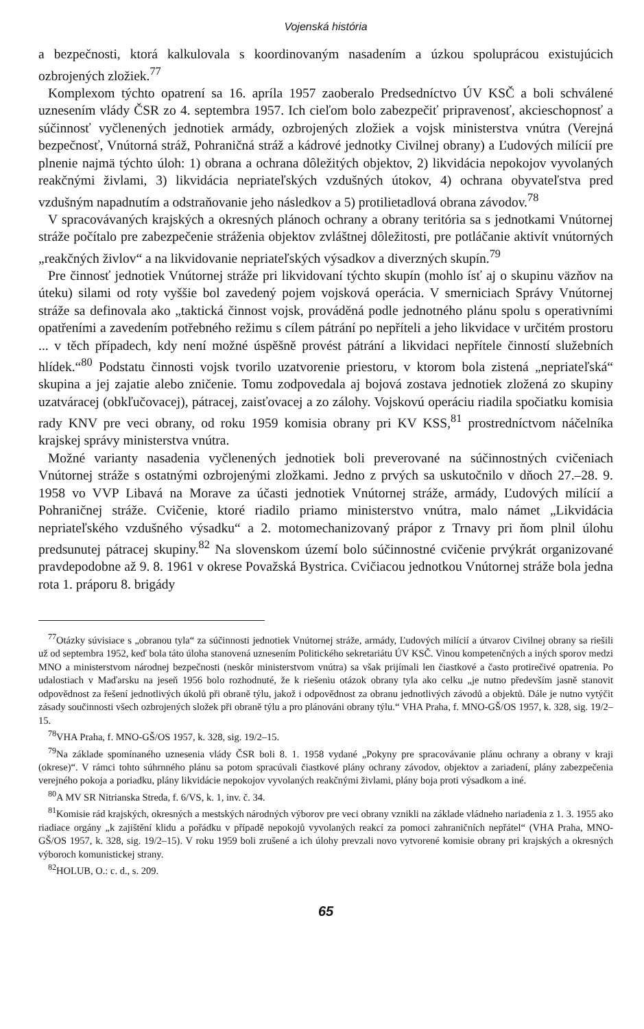Vojenská história
a bezpečnosti, ktorá kalkulovala s koordinovaným nasadením a úzkou spoluprácou existujúcich ozbrojených zložiek.<sup>77</sup>
Komplexom týchto opatrení sa 16. apríla 1957 zaoberalo Predsedníctvo ÚV KSČ a boli schválené uznesením vlády ČSR zo 4. septembra 1957. Ich cieľom bolo zabezpečiť pripravenosť, akcieschopnosť a súčinnosť vyčlenených jednotiek armády, ozbrojených zložiek a vojsk ministerstva vnútra (Verejná bezpečnosť, Vnútorná stráž, Pohraničná stráž a kádrové jednotky Civilnej obrany) a Ľudových milícií pre plnenie najmä týchto úloh: 1) obrana a ochrana dôležitých objektov, 2) likvidácia nepokojov vyvolaných reakčnými živlami, 3) likvidácia nepriateľských vzdušných útokov, 4) ochrana obyvateľstva pred vzdušným napadnutím a odstraňovanie jeho následkov a 5) protilietadlová obrana závodov.<sup>78</sup>
V spracovávaných krajských a okresných plánoch ochrany a obrany teritória sa s jednotkami Vnútornej stráže počítalo pre zabezpečenie stráženia objektov zvláštnej dôležitosti, pre potláčanie aktivít vnútorných „reakčných živlov“ a na likvidovanie nepriateľských výsadkov a diverzných skupín.<sup>79</sup>
Pre činnosť jednotiek Vnútornej stráže pri likvidovaní týchto skupín (mohlo ísť aj o skupinu väzňov na úteku) silami od roty vyššie bol zavedený pojem vojsková operácia. V smerniciach Správy Vnútornej stráže sa definovala ako „taktická činnost vojsk, prováděná podle jednotného plánu spolu s operativními opatřeními a zavedením potřebného režimu s cílem pátrání po nepříteli a jeho likvidace v určitém prostoru ... v těch případech, kdy není možné úspěšně provést pátrání a likvidaci nepřítele činností služebních hlídek.“<sup>80</sup> Podstatu činnosti vojsk tvorilo uzatvorenie priestoru, v ktorom bola zistená „nepriateľská“ skupina a jej zajatie alebo zničenie. Tomu zodpovedala aj bojová zostava jednotiek zložená zo skupiny uzatváracej (obkľučovacej), pátracej, zaisťovacej a zo zálohy. Vojskovú operáciu riadila spočiatku komisia rady KNV pre veci obrany, od roku 1959 komisia obrany pri KV KSS,<sup>81</sup> prostredníctvom náčelníka krajskej správy ministerstva vnútra.
Možné varianty nasadenia vyčlenených jednotiek boli preverované na súčinnostných cvičeniach Vnútornej stráže s ostatnými ozbrojenými zložkami. Jedno z prvých sa uskutočnilo v dňoch 27.–28. 9. 1958 vo VVP Libavá na Morave za účasti jednotiek Vnútornej stráže, armády, Ľudových milícií a Pohraničnej stráže. Cvičenie, ktoré riadilo priamo ministerstvo vnútra, malo námet „Likvidácia nepriateľského vzdušného výsadku“ a 2. motomechanizovaný prápor z Trnavy pri ňom plnil úlohu predsunutej pátracej skupiny.<sup>82</sup> Na slovenskom území bolo súčinnostné cvičenie prvýkrát organizované pravdepodobne až 9. 8. 1961 v okrese Považská Bystrica. Cvičiacou jednotkou Vnútornej stráže bola jedna rota 1. práporu 8. brigády
<sup>77</sup> Otázky súvisiace s „obranou tyla“ za súčinnosti jednotiek Vnútornej stráže, armády, Ľudových milícií a útvarov Civilnej obrany sa riešili už od septembra 1952, keď bola táto úloha stanovená uznesením Politického sekretariátu ÚV KSČ. Vinou kompetenčných a iných sporov medzi MNO a ministerstvom národnej bezpečnosti (neskôr ministerstvom vnútra) sa však prijímali len čiastkové a často protirečivé opatrenia. Po udalostiach v Maďarsku na jeseň 1956 bolo rozhodnuté, že k riešeniu otázok obrany tyla ako celku „je nutno především jasně stanovit odpovědnost za řešení jednotlivých úkolů při obraně týlu, jakož i odpovědnost za obranu jednotlivých závodů a objektů. Dále je nutno vytýčit zásady součinnosti všech ozbrojených složek při obraně týlu a pro plánováni obrany týlu.“ VHA Praha, f. MNO-GŠ/OS 1957, k. 328, sig. 19/2–15.
<sup>78</sup>VHA Praha, f. MNO-GŠ/OS 1957, k. 328, sig. 19/2–15.
<sup>79</sup>Na základe spomínaného uznesenia vlády ČSR boli 8. 1. 1958 vydané „Pokyny pre spracovávanie plánu ochrany a obrany v kraji (okrese)“. V rámci tohto súhrnného plánu sa potom spracúvali čiastkové plány ochrany závodov, objektov a zariadení, plány zabezpečenia verejného pokoja a poriadku, plány likvidácie nepokojov vyvolaných reakčnými živlami, plány boja proti výsadkom a iné.
<sup>80</sup> A MV SR Nitrianska Streda, f. 6/VS, k. 1, inv. č. 34.
<sup>81</sup> Komisie rád krajských, okresných a mestských národných výborov pre veci obrany vznikli na základe vládneho nariadenia z 1. 3. 1955 ako riadiace orgány „k zajištění klidu a pořádku v případě nepokojů vyvolaných reakcí za pomoci zahraničních nepřátel“ (VHA Praha, MNO-GŠ/OS 1957, k. 328, sig. 19/2–15). V roku 1959 boli zrušené a ich úlohy prevzali novo vytvorené komisie obrany pri krajských a okresných výboroch komunistickej strany.
<sup>82</sup>HOLUB, O.: c. d., s. 209.
65